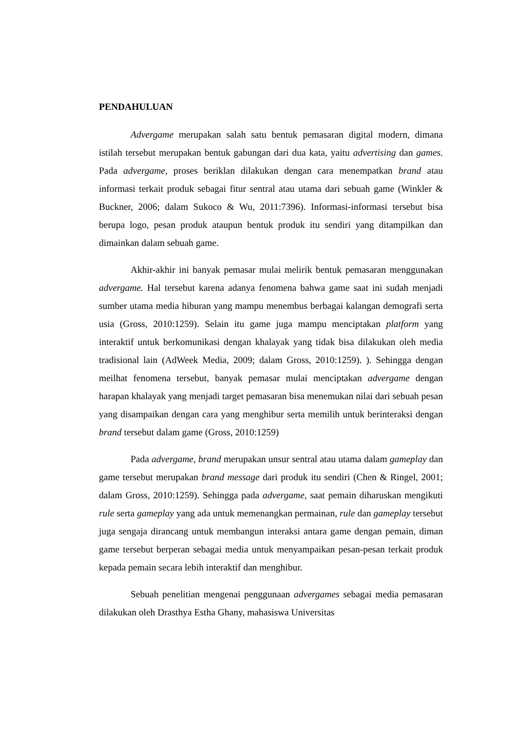PENDAHULUAN
Advergame merupakan salah satu bentuk pemasaran digital modern, dimana istilah tersebut merupakan bentuk gabungan dari dua kata, yaitu advertising dan games. Pada advergame, proses beriklan dilakukan dengan cara menempatkan brand atau informasi terkait produk sebagai fitur sentral atau utama dari sebuah game (Winkler & Buckner, 2006; dalam Sukoco & Wu, 2011:7396). Informasi-informasi tersebut bisa berupa logo, pesan produk ataupun bentuk produk itu sendiri yang ditampilkan dan dimainkan dalam sebuah game.
Akhir-akhir ini banyak pemasar mulai melirik bentuk pemasaran menggunakan advergame. Hal tersebut karena adanya fenomena bahwa game saat ini sudah menjadi sumber utama media hiburan yang mampu menembus berbagai kalangan demografi serta usia (Gross, 2010:1259). Selain itu game juga mampu menciptakan platform yang interaktif untuk berkomunikasi dengan khalayak yang tidak bisa dilakukan oleh media tradisional lain (AdWeek Media, 2009; dalam Gross, 2010:1259). ). Sehingga dengan meilhat fenomena tersebut, banyak pemasar mulai menciptakan advergame dengan harapan khalayak yang menjadi target pemasaran bisa menemukan nilai dari sebuah pesan yang disampaikan dengan cara yang menghibur serta memilih untuk berinteraksi dengan brand tersebut dalam game (Gross, 2010:1259)
Pada advergame, brand merupakan unsur sentral atau utama dalam gameplay dan game tersebut merupakan brand message dari produk itu sendiri (Chen & Ringel, 2001; dalam Gross, 2010:1259). Sehingga pada advergame, saat pemain diharuskan mengikuti rule serta gameplay yang ada untuk memenangkan permainan, rule dan gameplay tersebut juga sengaja dirancang untuk membangun interaksi antara game dengan pemain, diman game tersebut berperan sebagai media untuk menyampaikan pesan-pesan terkait produk kepada pemain secara lebih interaktif dan menghibur.
Sebuah penelitian mengenai penggunaan advergames sebagai media pemasaran dilakukan oleh Drasthya Estha Ghany, mahasiswa Universitas